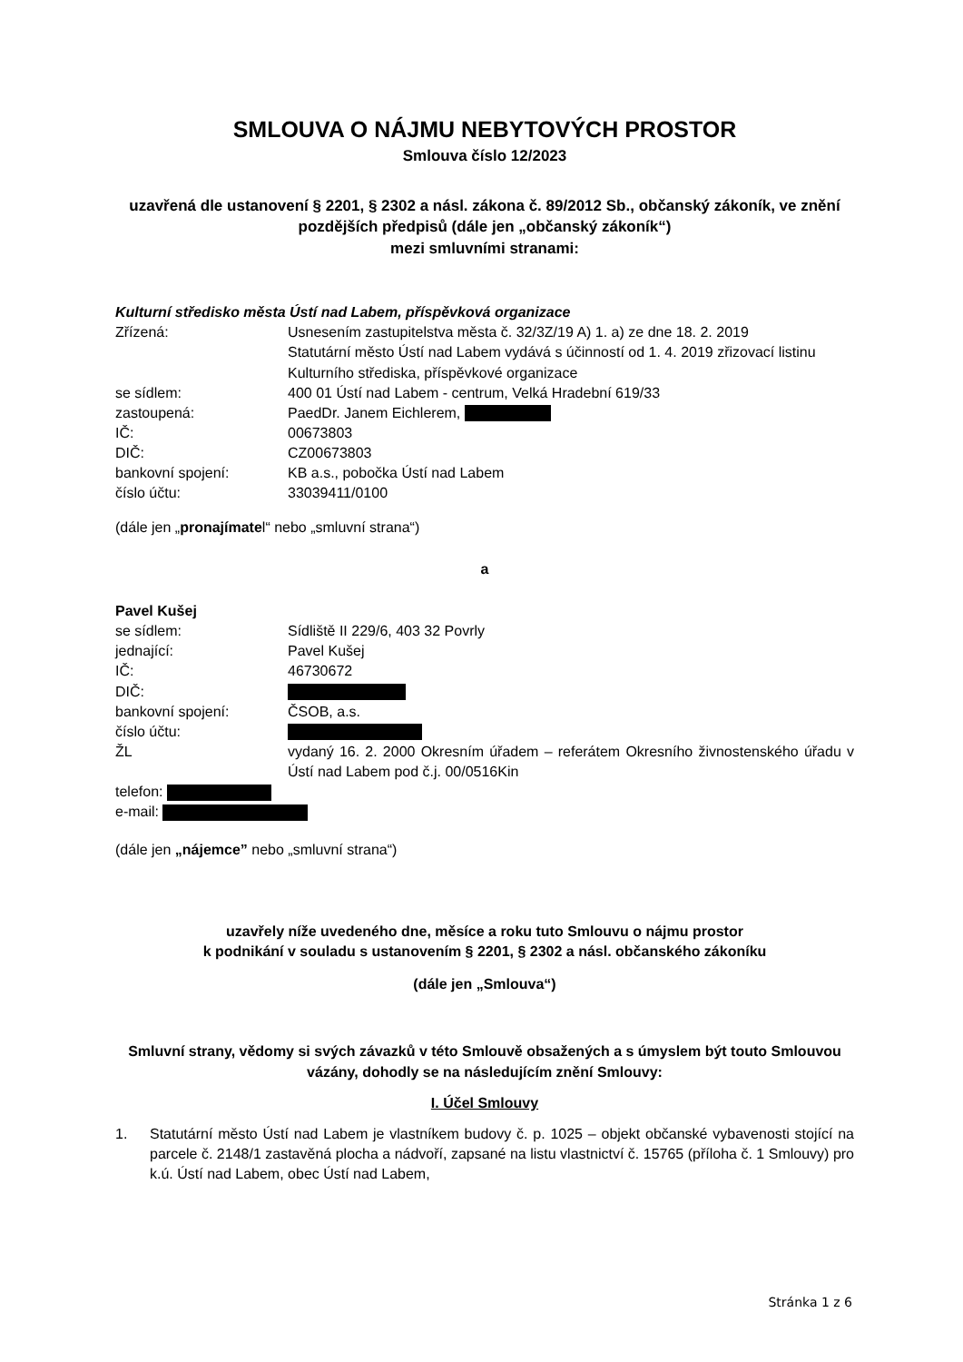SMLOUVA O NÁJMU NEBYTOVÝCH PROSTOR
Smlouva číslo 12/2023
uzavřená dle ustanovení § 2201, § 2302 a násl. zákona č. 89/2012 Sb., občanský zákoník, ve znění pozdějších předpisů (dále jen „občanský zákoník“)
mezi smluvními stranami:
Kulturní středisko města Ústí nad Labem, příspěvková organizace
| Zřízená: | Usnesením zastupitelstva města č. 32/3Z/19 A) 1. a) ze dne 18. 2. 2019 Statutární město Ústí nad Labem vydává s účinností od 1. 4. 2019 zřizovací listinu Kulturního střediska, příspěvkové organizace |
| se sídlem: | 400 01 Ústí nad Labem - centrum, Velká Hradební 619/33 |
| zastoupená: | PaedDr. Janem Eichlerem, |
| IČ: | 00673803 |
| DIČ: | CZ00673803 |
| bankovní spojení: | KB a.s., pobočka Ústí nad Labem |
| číslo účtu: | 33039411/0100 |
(dále jen „pronajímatel“ nebo „smluvní strana“)
a
Pavel Kušej
| se sídlem: | Sídliště II 229/6, 403 32 Povrly |
| jednající: | Pavel Kušej |
| IČ: | 46730672 |
| DIČ: | |
| bankovní spojení: | ČSOB, a.s. |
| číslo účtu: | |
| ŽL | vydaný 16. 2. 2000 Okresním úřadem – referátem Okresního živnostenského úřadu v Ústí nad Labem pod č.j. 00/0516Kin |
telefon:
e-mail:
(dále jen „nájemce” nebo „smluvní strana“)
uzavřely níže uvedeného dne, měsíce a roku tuto Smlouvu o nájmu prostor
k podnikání v souladu s ustanovením § 2201, § 2302 a násl. občanského zákoníku
(dále jen „Smlouva“)
Smluvní strany, vědomy si svých závazků v této Smlouvě obsažených a s úmyslem být touto Smlouvou vázány, dohodly se na následujícím znění Smlouvy:
I. Účel Smlouvy
1. Statutární město Ústí nad Labem je vlastníkem budovy č. p. 1025 – objekt občanské vybavenosti stojící na parcele č. 2148/1 zastavěná plocha a nádvoří, zapsané na listu vlastnictví č. 15765 (příloha č. 1 Smlouvy) pro k.ú. Ústí nad Labem, obec Ústí nad Labem,
Stránka 1 z 6